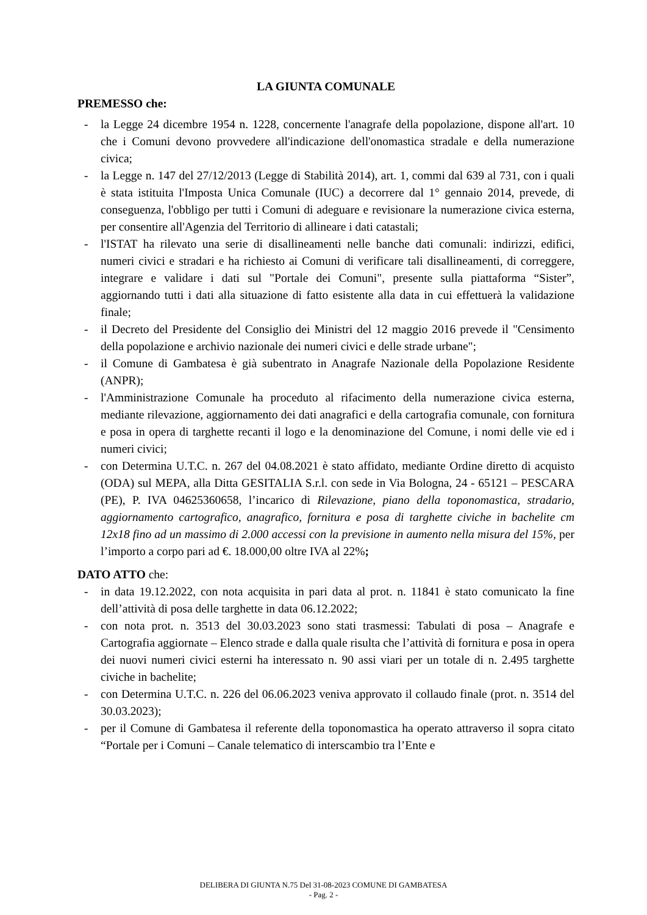LA GIUNTA COMUNALE
PREMESSO che:
- la Legge 24 dicembre 1954 n. 1228, concernente l'anagrafe della popolazione, dispone all'art. 10 che i Comuni devono provvedere all'indicazione dell'onomastica stradale e della numerazione civica;
- la Legge n. 147 del 27/12/2013 (Legge di Stabilità 2014), art. 1, commi dal 639 al 731, con i quali è stata istituita l'Imposta Unica Comunale (IUC) a decorrere dal 1° gennaio 2014, prevede, di conseguenza, l'obbligo per tutti i Comuni di adeguare e revisionare la numerazione civica esterna, per consentire all'Agenzia del Territorio di allineare i dati catastali;
- l'ISTAT ha rilevato una serie di disallineamenti nelle banche dati comunali: indirizzi, edifici, numeri civici e stradari e ha richiesto ai Comuni di verificare tali disallineamenti, di correggere, integrare e validare i dati sul "Portale dei Comuni", presente sulla piattaforma “Sister”, aggiornando tutti i dati alla situazione di fatto esistente alla data in cui effettuerà la validazione finale;
- il Decreto del Presidente del Consiglio dei Ministri del 12 maggio 2016 prevede il "Censimento della popolazione e archivio nazionale dei numeri civici e delle strade urbane";
- il Comune di Gambatesa è già subentrato in Anagrafe Nazionale della Popolazione Residente (ANPR);
- l'Amministrazione Comunale ha proceduto al rifacimento della numerazione civica esterna, mediante rilevazione, aggiornamento dei dati anagrafici e della cartografia comunale, con fornitura e posa in opera di targhette recanti il logo e la denominazione del Comune, i nomi delle vie ed i numeri civici;
- con Determina U.T.C. n. 267 del 04.08.2021 è stato affidato, mediante Ordine diretto di acquisto (ODA) sul MEPA, alla Ditta GESITALIA S.r.l. con sede in Via Bologna, 24 - 65121 – PESCARA (PE), P. IVA 04625360658, l’incarico di Rilevazione, piano della toponomastica, stradario, aggiornamento cartografico, anagrafico, fornitura e posa di targhette civiche in bachelite cm 12x18 fino ad un massimo di 2.000 accessi con la previsione in aumento nella misura del 15%, per l’importo a corpo pari ad €. 18.000,00 oltre IVA al 22%;
DATO ATTO che:
- in data 19.12.2022, con nota acquisita in pari data al prot. n. 11841 è stato comunicato la fine dell’attività di posa delle targhette in data 06.12.2022;
- con nota prot. n. 3513 del 30.03.2023 sono stati trasmessi: Tabulati di posa – Anagrafe e Cartografia aggiornate – Elenco strade e dalla quale risulta che l’attività di fornitura e posa in opera dei nuovi numeri civici esterni ha interessato n. 90 assi viari per un totale di n. 2.495 targhette civiche in bachelite;
- con Determina U.T.C. n. 226 del 06.06.2023 veniva approvato il collaudo finale (prot. n. 3514 del 30.03.2023);
- per il Comune di Gambatesa il referente della toponomastica ha operato attraverso il sopra citato “Portale per i Comuni – Canale telematico di interscambio tra l’Ente e
DELIBERA DI GIUNTA N.75 Del 31-08-2023 COMUNE DI GAMBATESA
- Pag. 2 -